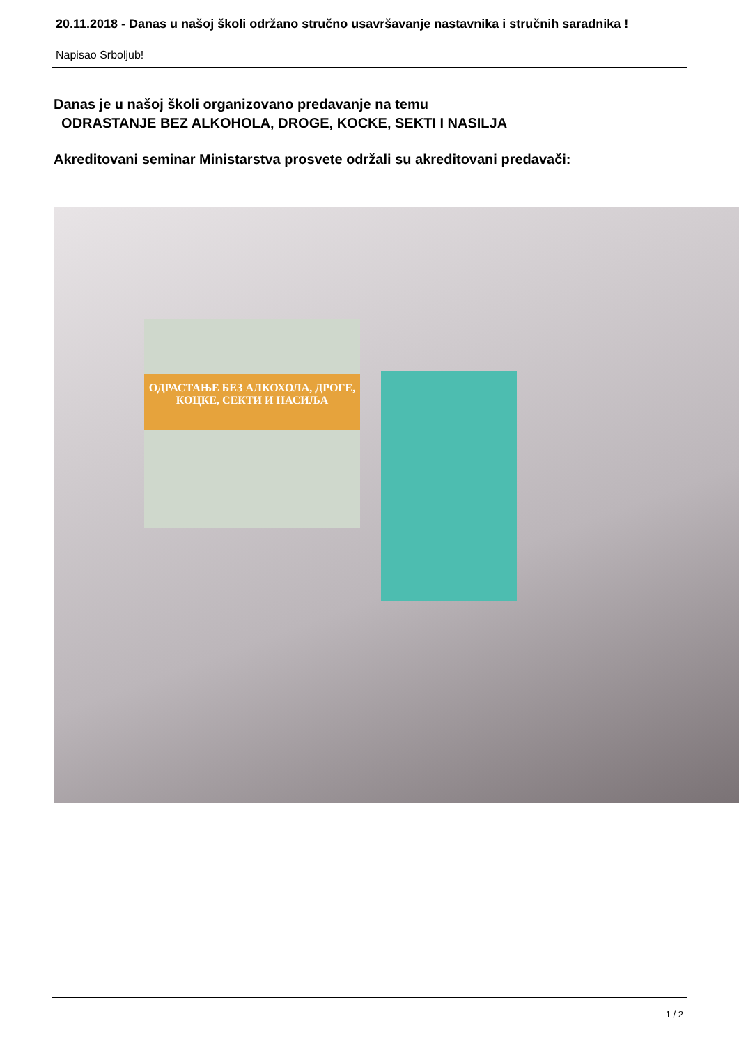20.11.2018 - Danas u našoj školi održano stručno usavršavanje nastavnika i stručnih saradnika !
Napisao Srboljub!
Danas je u našoj školi organizovano predavanje na temu
ODRASTANJE BEZ ALKOHOLA, DROGE, KOCKE, SEKTI I NASILJA
Akreditovani seminar Ministarstva prosvete održali su akreditovani predavači:
ОДРАСТАЊЕ БЕЗ АЛКОХОЛА, ДРОГЕ, КОЦКЕ, СЕКТИ И НАСИЉА
1 / 2